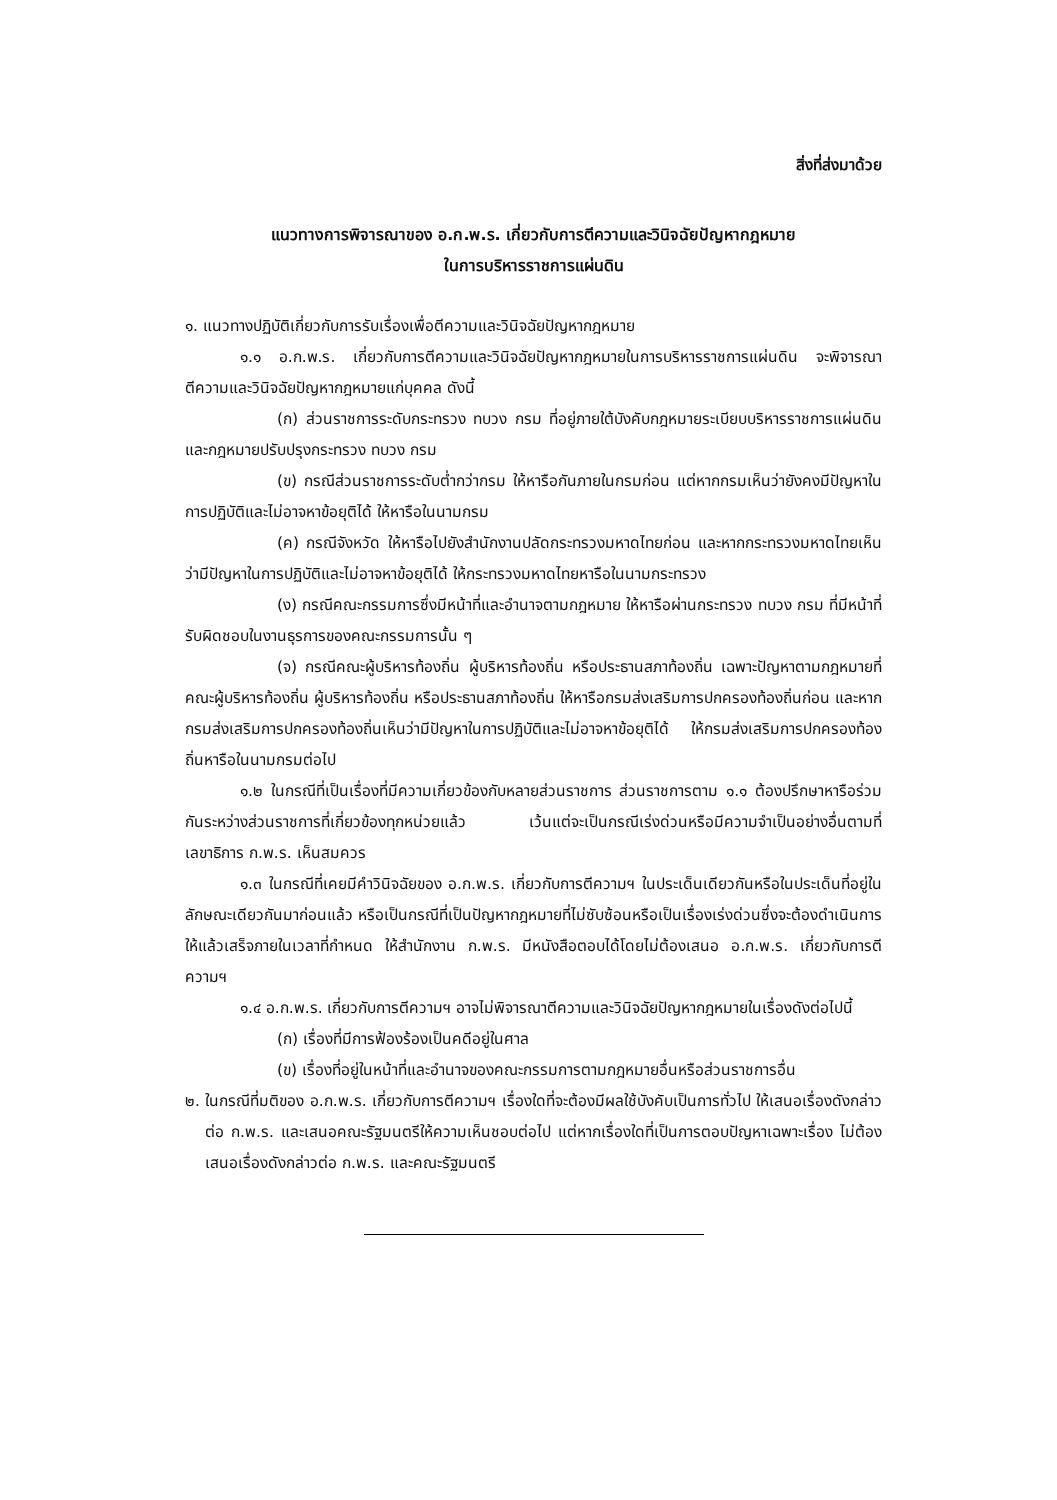สิ่งที่ส่งมาด้วย
แนวทางการพิจารณาของ อ.ก.พ.ร. เกี่ยวกับการตีความและวินิจฉัยปัญหากฎหมาย
ในการบริหารราชการแผ่นดิน
๑. แนวทางปฏิบัติเกี่ยวกับการรับเรื่องเพื่อตีความและวินิจฉัยปัญหากฎหมาย
๑.๑ อ.ก.พ.ร. เกี่ยวกับการตีความและวินิจฉัยปัญหากฎหมายในการบริหารราชการแผ่นดิน จะพิจารณาตีความและวินิจฉัยปัญหากฎหมายแก่บุคคล ดังนี้
(ก) ส่วนราชการระดับกระทรวง ทบวง กรม ที่อยู่ภายใต้บังคับกฎหมายระเบียบบริหารราชการแผ่นดิน และกฎหมายปรับปรุงกระทรวง ทบวง กรม
(ข) กรณีส่วนราชการระดับต่ำกว่ากรม ให้หารือกันภายในกรมก่อน แต่หากกรมเห็นว่ายังคงมีปัญหาในการปฏิบัติและไม่อาจหาข้อยุติได้ ให้หารือในนามกรม
(ค) กรณีจังหวัด ให้หารือไปยังสำนักงานปลัดกระทรวงมหาดไทยก่อน และหากกระทรวงมหาดไทยเห็นว่ามีปัญหาในการปฏิบัติและไม่อาจหาข้อยุติได้ ให้กระทรวงมหาดไทยหารือในนามกระทรวง
(ง) กรณีคณะกรรมการซึ่งมีหน้าที่และอำนาจตามกฎหมาย ให้หารือผ่านกระทรวง ทบวง กรม ที่มีหน้าที่รับผิดชอบในงานธุรการของคณะกรรมการนั้น ๆ
(จ) กรณีคณะผู้บริหารท้องถิ่น ผู้บริหารท้องถิ่น หรือประธานสภาท้องถิ่น เฉพาะปัญหาตามกฎหมายที่คณะผู้บริหารท้องถิ่น ผู้บริหารท้องถิ่น หรือประธานสภาท้องถิ่น ให้หารือกรมส่งเสริมการปกครองท้องถิ่นก่อน และหากกรมส่งเสริมการปกครองท้องถิ่นเห็นว่ามีปัญหาในการปฏิบัติและไม่อาจหาข้อยุติได้ ให้กรมส่งเสริมการปกครองท้องถิ่นหารือในนามกรมต่อไป
๑.๒ ในกรณีที่เป็นเรื่องที่มีความเกี่ยวข้องกับหลายส่วนราชการ ส่วนราชการตาม ๑.๑ ต้องปรึกษาหารือร่วมกันระหว่างส่วนราชการที่เกี่ยวข้องทุกหน่วยแล้ว เว้นแต่จะเป็นกรณีเร่งด่วนหรือมีความจำเป็นอย่างอื่นตามที่เลขาธิการ ก.พ.ร. เห็นสมควร
๑.๓ ในกรณีที่เคยมีคำวินิจฉัยของ อ.ก.พ.ร. เกี่ยวกับการตีความฯ ในประเด็นเดียวกันหรือในประเด็นที่อยู่ในลักษณะเดียวกันมาก่อนแล้ว หรือเป็นกรณีที่เป็นปัญหากฎหมายที่ไม่ซับซ้อนหรือเป็นเรื่องเร่งด่วนซึ่งจะต้องดำเนินการให้แล้วเสร็จภายในเวลาที่กำหนด ให้สำนักงาน ก.พ.ร. มีหนังสือตอบได้โดยไม่ต้องเสนอ อ.ก.พ.ร. เกี่ยวกับการตีความฯ
๑.๔ อ.ก.พ.ร. เกี่ยวกับการตีความฯ อาจไม่พิจารณาตีความและวินิจฉัยปัญหากฎหมายในเรื่องดังต่อไปนี้
(ก) เรื่องที่มีการฟ้องร้องเป็นคดีอยู่ในศาล
(ข) เรื่องที่อยู่ในหน้าที่และอำนาจของคณะกรรมการตามกฎหมายอื่นหรือส่วนราชการอื่น
๒. ในกรณีที่มติของ อ.ก.พ.ร. เกี่ยวกับการตีความฯ เรื่องใดที่จะต้องมีผลใช้บังคับเป็นการทั่วไป ให้เสนอเรื่องดังกล่าวต่อ ก.พ.ร. และเสนอคณะรัฐมนตรีให้ความเห็นชอบต่อไป แต่หากเรื่องใดที่เป็นการตอบปัญหาเฉพาะเรื่อง ไม่ต้องเสนอเรื่องดังกล่าวต่อ ก.พ.ร. และคณะรัฐมนตรี